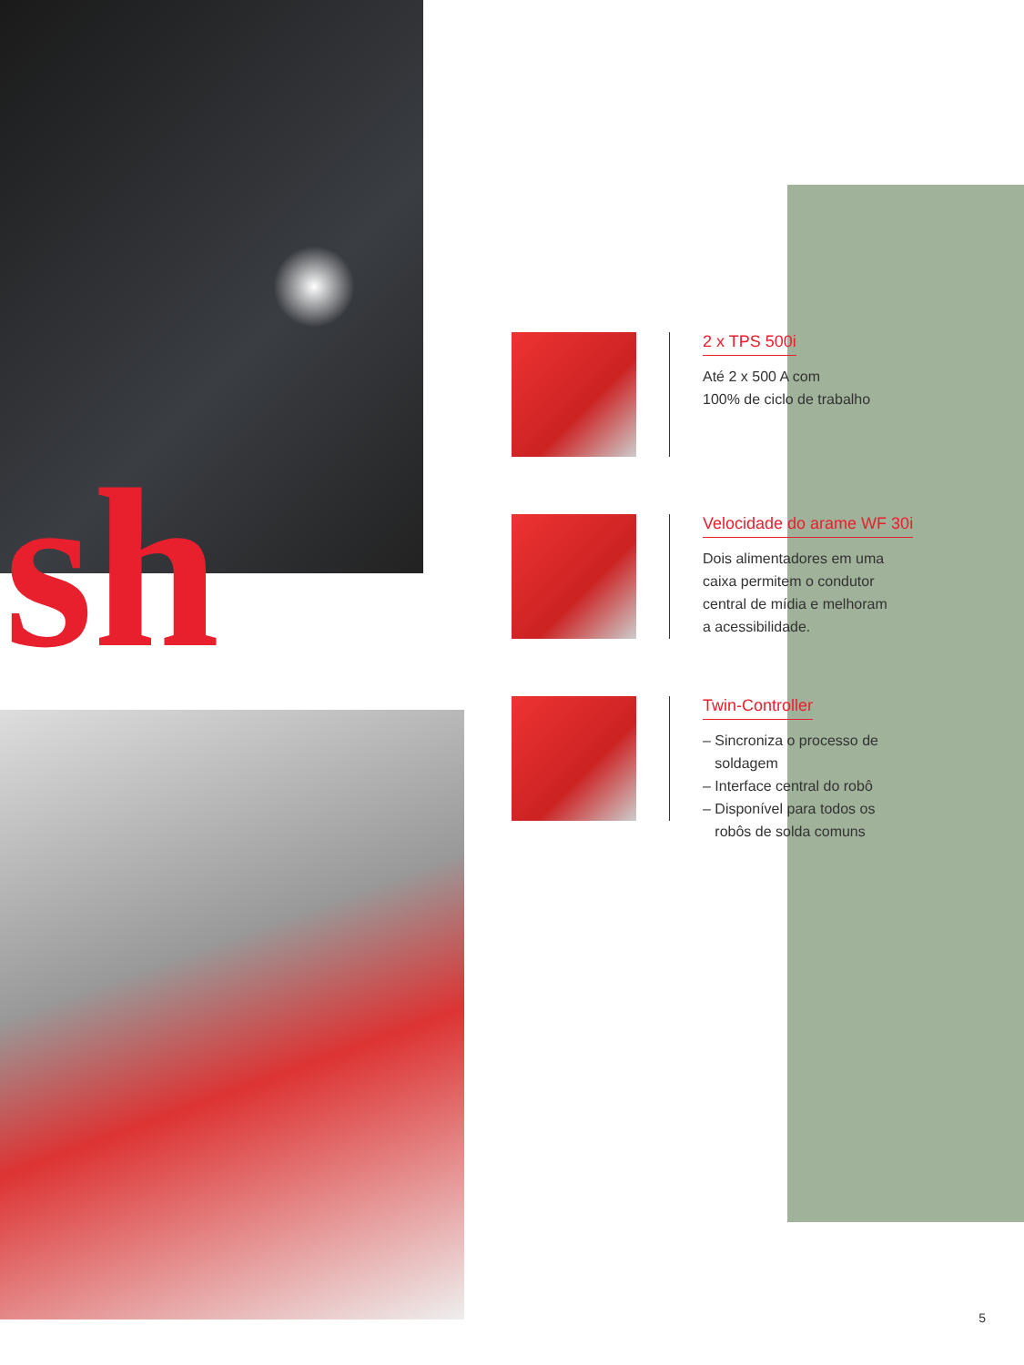sh
2 x TPS 500i
Até 2 x 500 A com
100% de ciclo de trabalho
Velocidade do arame WF 30i
Dois alimentadores em uma
caixa permitem o condutor
central de mídia e melhoram
a acessibilidade.
Twin-Controller
– Sincroniza o processo de
soldagem
– Interface central do robô
– Disponível para todos os
robôs de solda comuns
5